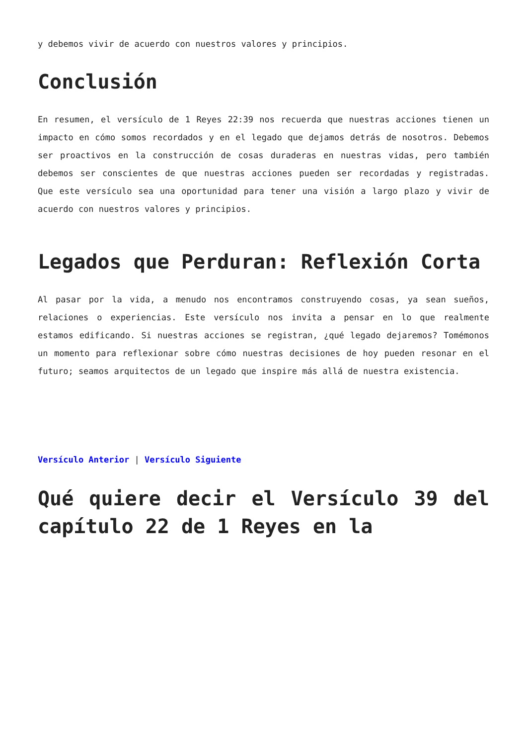y debemos vivir de acuerdo con nuestros valores y principios.
Conclusión
En resumen, el versículo de 1 Reyes 22:39 nos recuerda que nuestras acciones tienen un impacto en cómo somos recordados y en el legado que dejamos detrás de nosotros. Debemos ser proactivos en la construcción de cosas duraderas en nuestras vidas, pero también debemos ser conscientes de que nuestras acciones pueden ser recordadas y registradas. Que este versículo sea una oportunidad para tener una visión a largo plazo y vivir de acuerdo con nuestros valores y principios.
Legados que Perduran: Reflexión Corta
Al pasar por la vida, a menudo nos encontramos construyendo cosas, ya sean sueños, relaciones o experiencias. Este versículo nos invita a pensar en lo que realmente estamos edificando. Si nuestras acciones se registran, ¿qué legado dejaremos? Tomémonos un momento para reflexionar sobre cómo nuestras decisiones de hoy pueden resonar en el futuro; seamos arquitectos de un legado que inspire más allá de nuestra existencia.
Versículo Anterior | Versículo Siguiente
Qué quiere decir el Versículo 39 del capítulo 22 de 1 Reyes en la